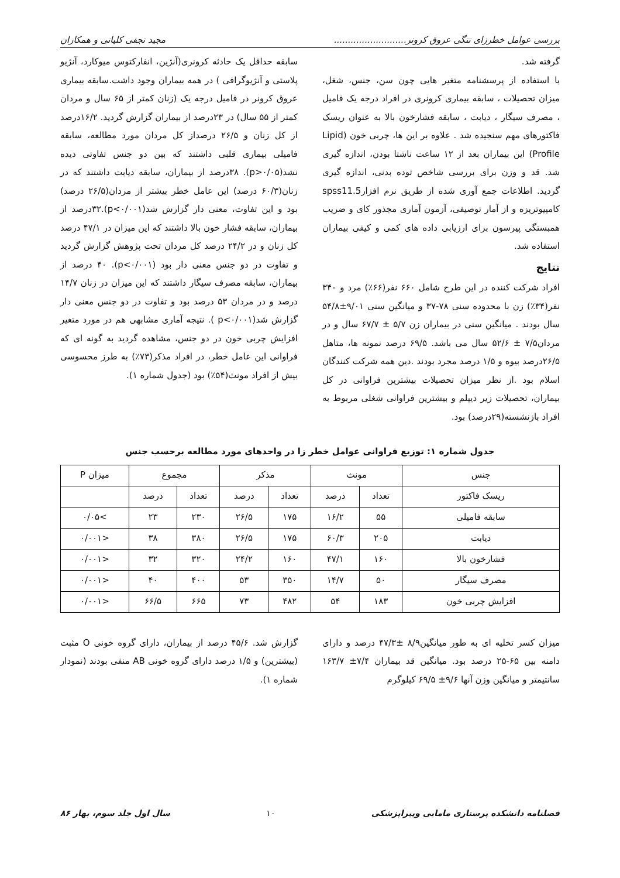بررسی عوامل خطرزای تنگی عروق کرونر.......................... مجید نجفی کلیانی و همکاران
گرفته شد.
با استفاده از پرسشنامه متغیر هایی چون سن، جنس، شغل، میزان تحصیلات ، سابقه بیماری کرونری در افراد درجه یک فامیل ، مصرف سیگار ، دیابت ، سابقه فشارخون بالا به عنوان ریسک فاکتورهای مهم سنجیده شد . علاوه بر این ها، چربی خون (Lipid Profile) این بیماران بعد از ۱۲ ساعت ناشتا بودن، اندازه گیری شد. قد و وزن برای بررسی شاخص توده بدنی، اندازه گیری گردید. اطلاعات جمع آوری شده از طریق نرم افزارspss11.5 کامپیوتریزه و از آمار توصیفی، آزمون آماری مجذور کای و ضریب همبستگی پیرسون برای ارزیابی داده های کمی و کیفی بیماران استفاده شد.
نتایج
افراد شرکت کننده در این طرح شامل ۶۶۰ نفر(۶۶٪) مرد و ۳۴۰ نفر(۳۴٪) زن با محدوده سنی ۷۸-۳۷ و میانگین سنی ۹/۰۱±۵۴/۸ سال بودند . میانگین سنی در بیماران زن ۵/۷ ± ۶۷/۷ سال و در مردان۷/۵ ± ۵۲/۶ سال می باشد. ۶۹/۵ درصد نمونه ها، متاهل ۲۶/۵درصد بیوه و ۱/۵ درصد مجرد بودند .دین همه شرکت کنندگان اسلام بود .از نظر میزان تحصیلات بیشترین فراوانی در کل بیماران، تحصیلات زیر دیپلم و بیشترین فراوانی شغلی مربوط به افراد بازنشسته(۲۹درصد) بود.
سابقه حداقل یک حادثه کرونری(آنژین، انفارکتوس میوکارد، آنژیو پلاستی و آنژیوگرافی ) در همه بیماران وجود داشت.سابقه بیماری عروق کرونر در فامیل درجه یک (زنان کمتر از ۶۵ سال و مردان کمتر از ۵۵ سال) در ۲۳درصد از بیماران گزارش گردید. ۱۶/۲درصد از کل زنان و ۲۶/۵ درصداز کل مردان مورد مطالعه، سابقه فامیلی بیماری قلبی داشتند که بین دو جنس تفاوتی دیده نشد(p>۰/۰۵). ۳۸درصد از بیماران، سابقه دیابت داشتند که در زنان(۶۰/۳ درصد) این عامل خطر بیشتر از مردان(۲۶/۵ درصد) بود و این تفاوت، معنی دار گزارش شد(p<۰/۰۰۱).۳۲درصد از بیماران، سابقه فشار خون بالا داشتند که این میزان در ۴۷/۱ درصد کل زنان و در ۲۴/۲ درصد کل مردان تحت پژوهش گزارش گردید و تفاوت در دو جنس معنی دار بود (p<۰/۰۰۱). ۴۰ درصد از بیماران، سابقه مصرف سیگار داشتند که این میزان در زنان ۱۴/۷ درصد و در مردان ۵۳ درصد بود و تفاوت در دو جنس معنی دار گزارش شد(p<۰/۰۰۱ ). نتیجه آماری مشابهی هم در مورد متغیر افزایش چربی خون در دو جنس، مشاهده گردید به گونه ای که فراوانی این عامل خطر، در افراد مذکر(۷۳٪) به طرز محسوسی بیش از افراد مونث(۵۴٪) بود (جدول شماره ۱).
جدول شماره ۱: توزیع فراوانی عوامل خطر زا در واحدهای مورد مطالعه برحسب جنس
| جنس | مونث | | مذکر | | مجموع | | میزان P |
| --- | --- | --- | --- | --- | --- | --- | --- |
| ریسک فاکتور | تعداد | درصد | تعداد | درصد | تعداد | درصد | |
| سابقه فامیلی | ۵۵ | ۱۶/۲ | ۱۷۵ | ۲۶/۵ | ۲۳۰ | ۲۳ | >۰/۰۵ |
| دیابت | ۲۰۵ | ۶۰/۳ | ۱۷۵ | ۲۶/۵ | ۳۸۰ | ۳۸ | <۰/۰۰۱ |
| فشارخون بالا | ۱۶۰ | ۴۷/۱ | ۱۶۰ | ۲۴/۲ | ۳۲۰ | ۳۲ | <۰/۰۰۱ |
| مصرف سیگار | ۵۰ | ۱۴/۷ | ۳۵۰ | ۵۳ | ۴۰۰ | ۴۰ | <۰/۰۰۱ |
| افزایش چربی خون | ۱۸۳ | ۵۴ | ۴۸۲ | ۷۳ | ۶۶۵ | ۶۶/۵ | <۰/۰۰۱ |
میزان کسر تخلیه ای به طور میانگین۸/۹ ±۴۷/۳ درصد و دارای دامنه بین ۶۵-۲۵ درصد بود. میانگین قد بیماران ۷/۴± ۱۶۳/۷ سانتیمتر و میانگین وزن آنها ۹/۶± ۶۹/۵ کیلوگرم
گزارش شد. ۴۵/۶ درصد از بیماران، دارای گروه خونی O مثبت (بیشترین) و ۱/۵ درصد دارای گروه خونی AB منفی بودند (نمودار شماره ۱).
فصلنامه دانشکده پرستاری مامایی وپیراپزشکی ۱۰ سال اول جلد سوم، بهار ۸۶